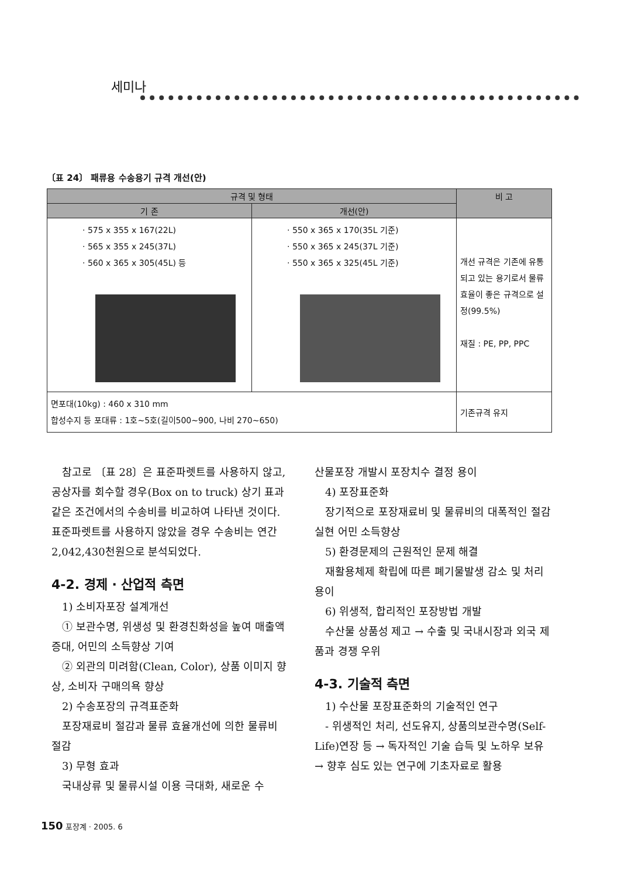세미나
〔표 24〕 패류용 수송용기 규격 개선(안)
| 규격 및 형태 | | 비 고 |
| --- | --- | --- |
| 기 존 | 개선(안) | |
| · 575 x 355 x 167(22L) · 565 x 355 x 245(37L) · 560 x 365 x 305(45L) 등 | · 550 x 365 x 170(35L 기준) · 550 x 365 x 245(37L 기준) · 550 x 365 x 325(45L 기준) | 개선 규격은 기존에 유통되고 있는 용기로서 물류효율이 좋은 규격으로 설정(99.5%) 재질 : PE, PP, PPC |
| 면포대(10kg) : 460 x 310 mm 합성수지 등 포대류 : 1호~5호(길이500~900, 나비 270~650) | | 기존규격 유지 |
　참고로 〔표 28〕은 표준파렛트를 사용하지 않고, 공상자를 회수할 경우(Box on to truck) 상기 표과 같은 조건에서의 수송비를 비교하여 나타낸 것이다. 표준파렛트를 사용하지 않았을 경우 수송비는 연간 2,042,430천원으로 분석되었다.
4-2. 경제 · 산업적 측면
　1) 소비자포장 설계개선
　① 보관수명, 위생성 및 환경친화성을 높여 매출액 증대, 어민의 소득향상 기여
　② 외관의 미려함(Clean, Color), 상품 이미지 향상, 소비자 구매의욕 향상
　2) 수송포장의 규격표준화
　포장재료비 절감과 물류 효율개선에 의한 물류비 절감
　3) 무형 효과
　국내상류 및 물류시설 이용 극대화, 새로운 수
산물포장 개발시 포장치수 결정 용이
　4) 포장표준화
　장기적으로 포장재료비 및 물류비의 대폭적인 절감 실현 어민 소득향상
　5) 환경문제의 근원적인 문제 해결
　재활용체제 확립에 따른 폐기물발생 감소 및 처리 용이
　6) 위생적, 합리적인 포장방법 개발
　수산물 상품성 제고 → 수출 및 국내시장과 외국 제품과 경쟁 우위
4-3. 기술적 측면
　1) 수산물 포장표준화의 기술적인 연구
　- 위생적인 처리, 선도유지, 상품의보관수명(Self-Life)연장 등 → 독자적인 기술 습득 및 노하우 보유 → 향후 심도 있는 연구에 기초자료로 활용
150 포장계 · 2005. 6